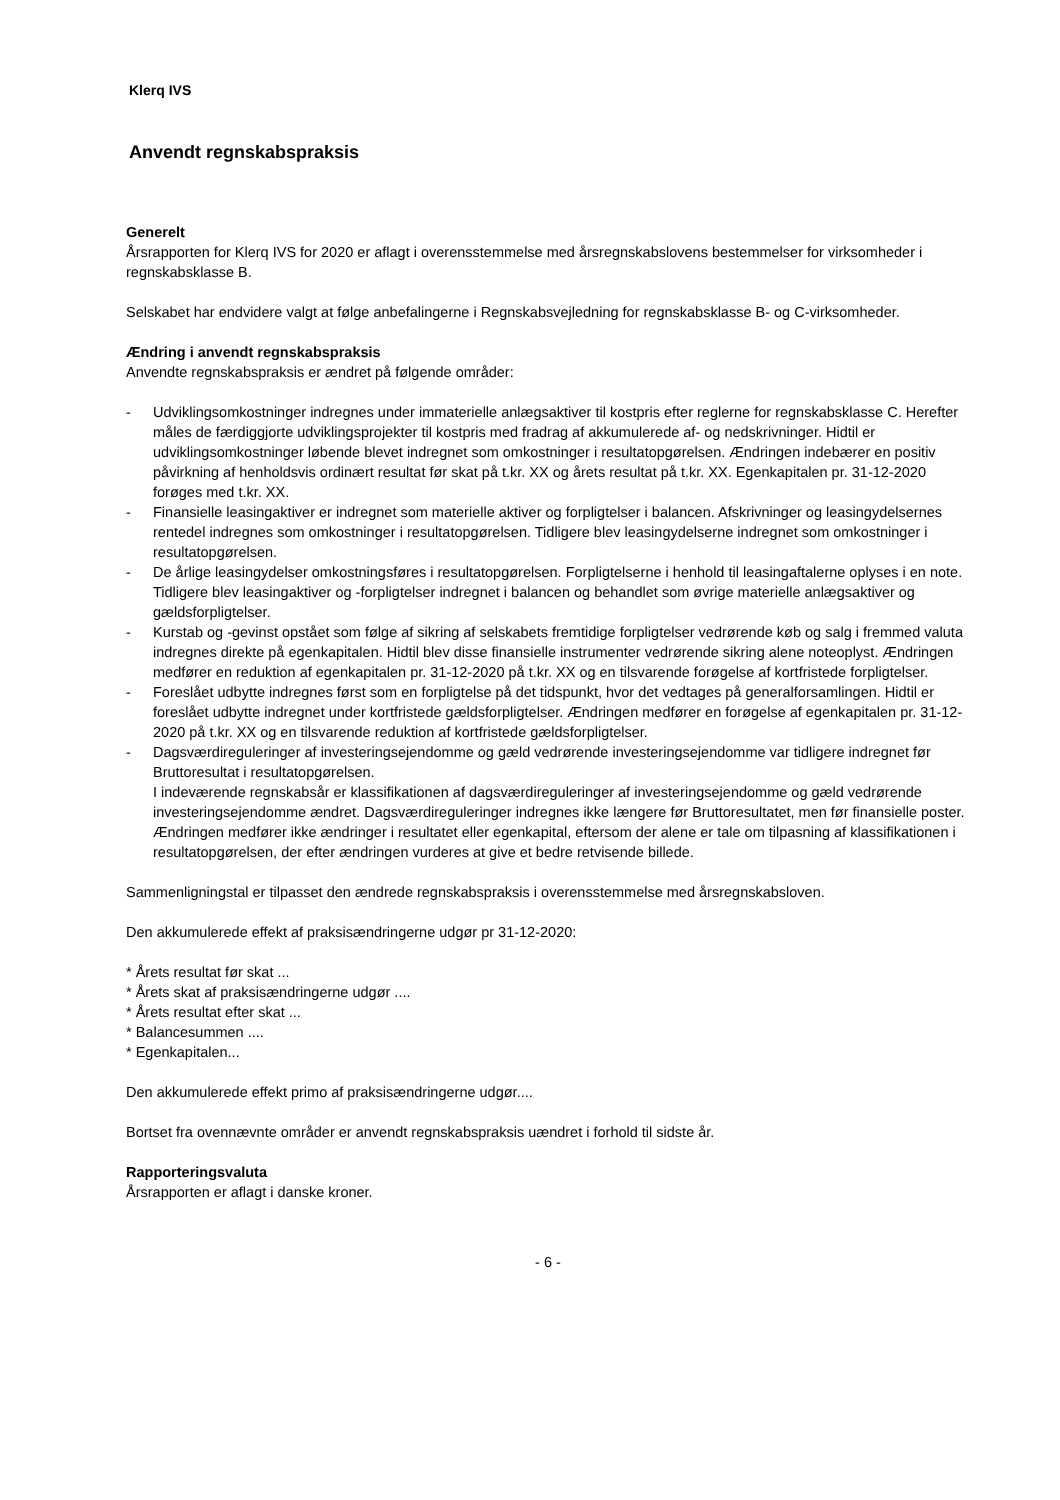Klerq IVS
Anvendt regnskabspraksis
Generelt
Årsrapporten for Klerq IVS for 2020 er aflagt i overensstemmelse med årsregnskabslovens bestemmelser for virksomheder i regnskabsklasse B.
Selskabet har endvidere valgt at følge anbefalingerne i Regnskabsvejledning for regnskabsklasse B- og C-virksomheder.
Ændring i anvendt regnskabspraksis
Anvendte regnskabspraksis er ændret på følgende områder:
- Udviklingsomkostninger indregnes under immaterielle anlægsaktiver til kostpris efter reglerne for regnskabsklasse C. Herefter måles de færdiggjorte udviklingsprojekter til kostpris med fradrag af akkumulerede af- og nedskrivninger. Hidtil er udviklingsomkostninger løbende blevet indregnet som omkostninger i resultatopgørelsen. Ændringen indebærer en positiv påvirkning af henholdsvis ordinært resultat før skat på t.kr. XX og årets resultat på t.kr. XX. Egenkapitalen pr. 31-12-2020 forøges med t.kr. XX.
- Finansielle leasingaktiver er indregnet som materielle aktiver og forpligtelser i balancen. Afskrivninger og leasingydelsernes rentedel indregnes som omkostninger i resultatopgørelsen. Tidligere blev leasingydelserne indregnet som omkostninger i resultatopgørelsen.
- De årlige leasingydelser omkostningsføres i resultatopgørelsen. Forpligtelserne i henhold til leasingaftalerne oplyses i en note. Tidligere blev leasingaktiver og -forpligtelser indregnet i balancen og behandlet som øvrige materielle anlægsaktiver og gældsforpligtelser.
- Kurstab og -gevinst opstået som følge af sikring af selskabets fremtidige forpligtelser vedrørende køb og salg i fremmed valuta indregnes direkte på egenkapitalen. Hidtil blev disse finansielle instrumenter vedrørende sikring alene noteoplyst. Ændringen medfører en reduktion af egenkapitalen pr. 31-12-2020 på t.kr. XX og en tilsvarende forøgelse af kortfristede forpligtelser.
- Foreslået udbytte indregnes først som en forpligtelse på det tidspunkt, hvor det vedtages på generalforsamlingen. Hidtil er foreslået udbytte indregnet under kortfristede gældsforpligtelser. Ændringen medfører en forøgelse af egenkapitalen pr. 31-12-2020 på t.kr. XX og en tilsvarende reduktion af kortfristede gældsforpligtelser.
- Dagsværdireguleringer af investeringsejendomme og gæld vedrørende investeringsejendomme var tidligere indregnet før Bruttoresultat i resultatopgørelsen.
I indeværende regnskabsår er klassifikationen af dagsværdireguleringer af investeringsejendomme og gæld vedrørende investeringsejendomme ændret. Dagsværdireguleringer indregnes ikke længere før Bruttoresultatet, men før finansielle poster.
Ændringen medfører ikke ændringer i resultatet eller egenkapital, eftersom der alene er tale om tilpasning af klassifikationen i resultatopgørelsen, der efter ændringen vurderes at give et bedre retvisende billede.
Sammenligningstal er tilpasset den ændrede regnskabspraksis i overensstemmelse med årsregnskabsloven.
Den akkumulerede effekt af praksisændringerne udgør pr 31-12-2020:
* Årets resultat før skat ...
* Årets skat af praksisændringerne udgør ....
* Årets resultat efter skat ...
* Balancesummen ....
* Egenkapitalen...
Den akkumulerede effekt primo af praksisændringerne udgør....
Bortset fra ovennævnte områder er anvendt regnskabspraksis uændret i forhold til sidste år.
Rapporteringsvaluta
Årsrapporten er aflagt i danske kroner.
- 6 -